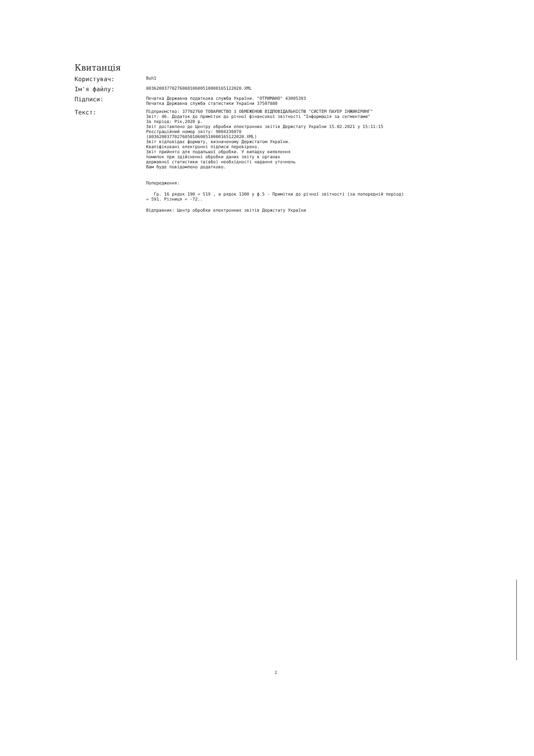Квитанція
Користувач:
Buh1
Ім'я файлу:
8036200377027608010600510000165122020.XML
Підписи:
Печатка Державна податкова служба України. "ОТРИМАНО" 43005393
Печатка Державна служба статистики України 37507880
Текст:
Підприємство: 37702760 ТОВАРИСТВО З ОБМЕЖЕНОЮ ВІДПОВІДАЛЬНІСТЮ "СИСТЕМ ПАУЕР ІНЖИНІРИНГ"
Звіт: 46. Додаток до приміток до річної фінансової звітності "Інформація за сегментами"
За період: Рік,2020 р.
Звіт доставлено до Центру обробки електронних звітів Держстату України 15.02.2021 у 15:11:15
Реєстраційний номер звіту: 9004236078
(8036200377027605010600510000165122020.XML)
Звіт відповідає формату, визначеному Держстатом України.
Кваліфіковані електронні підписи перевірено.
Звіт прийнято для подальшої обробки. У випадку виявлення
помилок при здійсненні обробки даних звіту в органах
державної статистики та(або) необхідності надання уточнень
Вам буде повідомлено додатково.
Попередження:
Гр. 16 рядок 190 = 519 , а рядок 1300 у ф.5 - Примітки до річної звітності (за попередній період) = 591. Різниця = -72..
Відправник: Центр обробки електронних звітів Держстату України
2